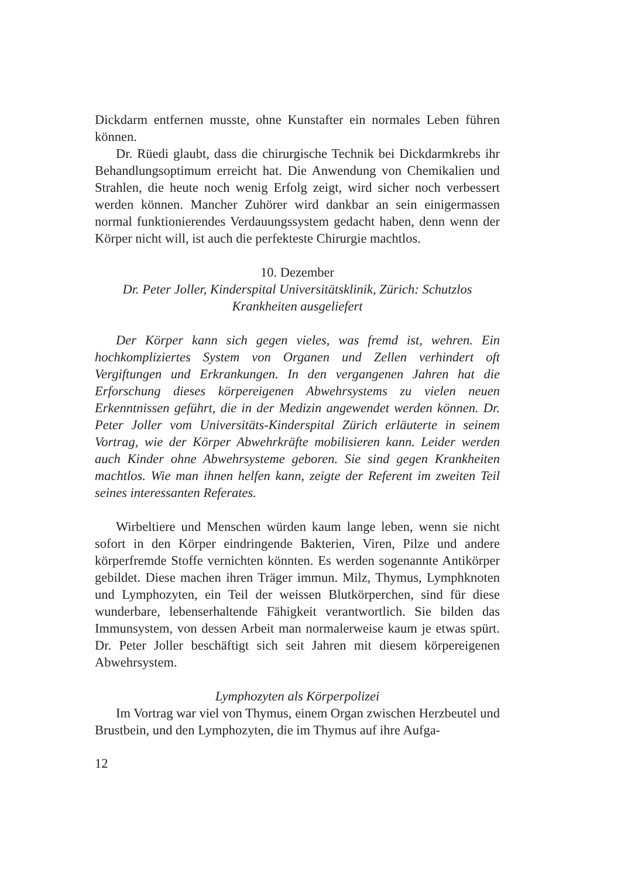Dickdarm entfernen musste, ohne Kunstafter ein normales Leben führen können.
Dr. Rüedi glaubt, dass die chirurgische Technik bei Dickdarmkrebs ihr Behandlungsoptimum erreicht hat. Die Anwendung von Chemikalien und Strahlen, die heute noch wenig Erfolg zeigt, wird sicher noch verbessert werden können. Mancher Zuhörer wird dankbar an sein einigermassen normal funktionierendes Verdauungssystem gedacht haben, denn wenn der Körper nicht will, ist auch die perfekteste Chirurgie machtlos.
10. Dezember
Dr. Peter Joller, Kinderspital Universitätsklinik, Zürich: Schutzlos Krankheiten ausgeliefert
Der Körper kann sich gegen vieles, was fremd ist, wehren. Ein hochkompliziertes System von Organen und Zellen verhindert oft Vergiftungen und Erkrankungen. In den vergangenen Jahren hat die Erforschung dieses körpereigenen Abwehrsystems zu vielen neuen Erkenntnissen geführt, die in der Medizin angewendet werden können. Dr. Peter Joller vom Universitäts-Kinderspital Zürich erläuterte in seinem Vortrag, wie der Körper Abwehrkräfte mobilisieren kann. Leider werden auch Kinder ohne Abwehrsysteme geboren. Sie sind gegen Krankheiten machtlos. Wie man ihnen helfen kann, zeigte der Referent im zweiten Teil seines interessanten Referates.
Wirbeltiere und Menschen würden kaum lange leben, wenn sie nicht sofort in den Körper eindringende Bakterien, Viren, Pilze und andere körperfremde Stoffe vernichten könnten. Es werden sogenannte Antikörper gebildet. Diese machen ihren Träger immun. Milz, Thymus, Lymphknoten und Lymphozyten, ein Teil der weissen Blutkörperchen, sind für diese wunderbare, lebenserhaltende Fähigkeit verantwortlich. Sie bilden das Immunsystem, von dessen Arbeit man normalerweise kaum je etwas spürt. Dr. Peter Joller beschäftigt sich seit Jahren mit diesem körpereigenen Abwehrsystem.
Lymphozyten als Körperpolizei
Im Vortrag war viel von Thymus, einem Organ zwischen Herzbeutel und Brustbein, und den Lymphozyten, die im Thymus auf ihre Aufga-
12